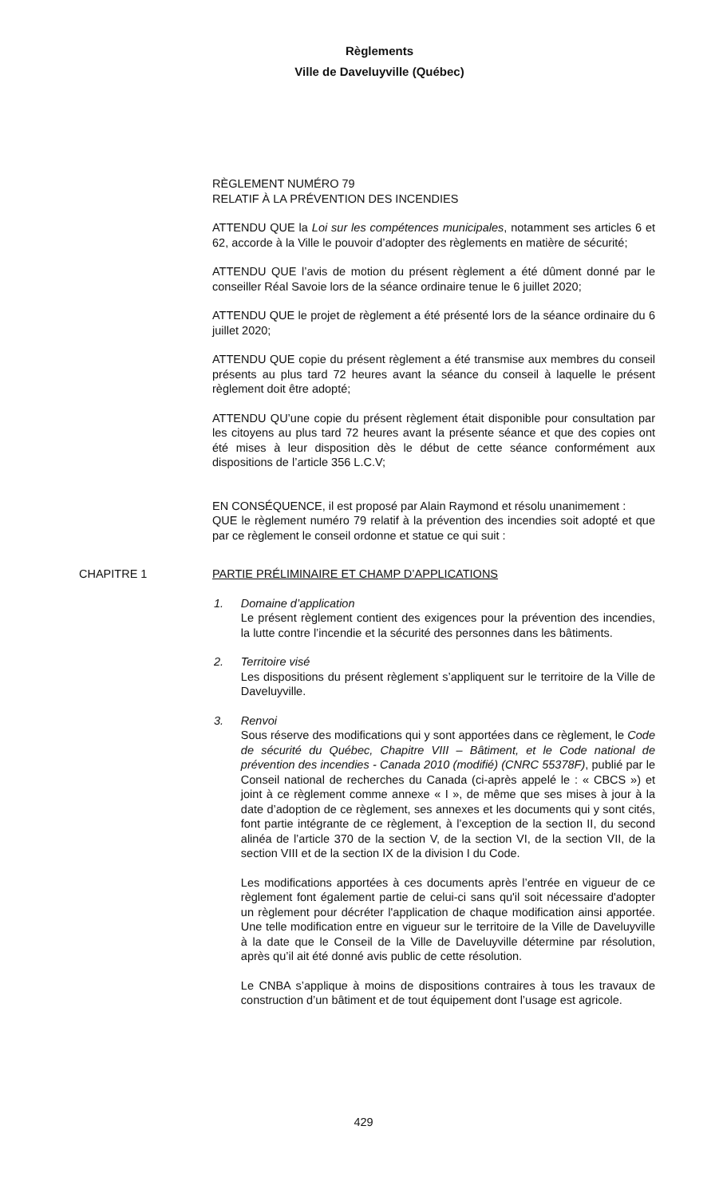Règlements
Ville de Daveluyville (Québec)
RÈGLEMENT NUMÉRO 79
RELATIF À LA PRÉVENTION DES INCENDIES
ATTENDU QUE la Loi sur les compétences municipales, notamment ses articles 6 et 62, accorde à la Ville le pouvoir d’adopter des règlements en matière de sécurité;
ATTENDU QUE l’avis de motion du présent règlement a été dûment donné par le conseiller Réal Savoie lors de la séance ordinaire tenue le 6 juillet 2020;
ATTENDU QUE le projet de règlement a été présenté lors de la séance ordinaire du 6 juillet 2020;
ATTENDU QUE copie du présent règlement a été transmise aux membres du conseil présents au plus tard 72 heures avant la séance du conseil à laquelle le présent règlement doit être adopté;
ATTENDU QU’une copie du présent règlement était disponible pour consultation par les citoyens au plus tard 72 heures avant la présente séance et que des copies ont été mises à leur disposition dès le début de cette séance conformément aux dispositions de l’article 356 L.C.V;
EN CONSÉQUENCE, il est proposé par Alain Raymond et résolu unanimement :
QUE le règlement numéro 79 relatif à la prévention des incendies soit adopté et que par ce règlement le conseil ordonne et statue ce qui suit :
CHAPITRE 1 PARTIE PRÉLIMINAIRE ET CHAMP D’APPLICATIONS
1. Domaine d’application
Le présent règlement contient des exigences pour la prévention des incendies, la lutte contre l’incendie et la sécurité des personnes dans les bâtiments.
2. Territoire visé
Les dispositions du présent règlement s’appliquent sur le territoire de la Ville de Daveluyville.
3. Renvoi
Sous réserve des modifications qui y sont apportées dans ce règlement, le Code de sécurité du Québec, Chapitre VIII – Bâtiment, et le Code national de prévention des incendies - Canada 2010 (modifié) (CNRC 55378F), publié par le Conseil national de recherches du Canada (ci-après appelé le : « CBCS ») et joint à ce règlement comme annexe « I », de même que ses mises à jour à la date d’adoption de ce règlement, ses annexes et les documents qui y sont cités, font partie intégrante de ce règlement, à l’exception de la section II, du second alinéa de l’article 370 de la section V, de la section VI, de la section VII, de la section VIII et de la section IX de la division I du Code.
Les modifications apportées à ces documents après l’entrée en vigueur de ce règlement font également partie de celui-ci sans qu'il soit nécessaire d'adopter un règlement pour décréter l'application de chaque modification ainsi apportée. Une telle modification entre en vigueur sur le territoire de la Ville de Daveluyville à la date que le Conseil de la Ville de Daveluyville détermine par résolution, après qu’il ait été donné avis public de cette résolution.
Le CNBA s’applique à moins de dispositions contraires à tous les travaux de construction d’un bâtiment et de tout équipement dont l’usage est agricole.
429